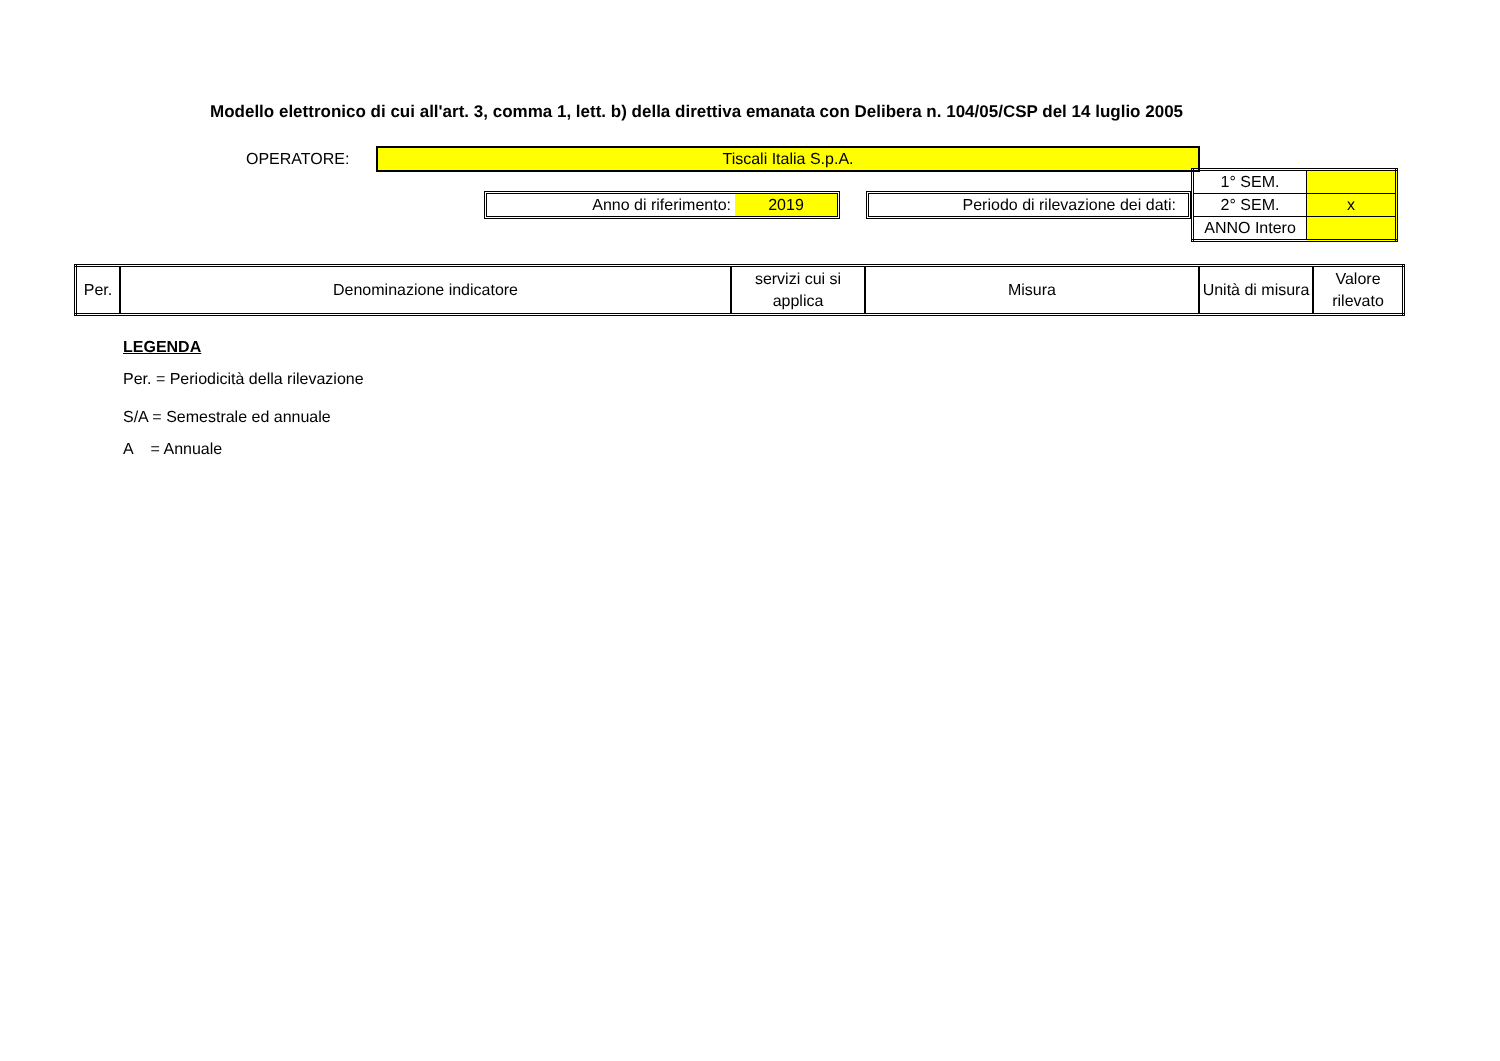Modello elettronico di cui all'art. 3, comma 1, lett. b) della direttiva emanata con Delibera n. 104/05/CSP del 14 luglio 2005
OPERATORE:
Tiscali Italia S.p.A.
Anno di riferimento: 2019 Periodo di rilevazione dei dati:
| 1° SEM. | |
| 2° SEM. | x |
| ANNO Intero | |
| Per. | Denominazione indicatore | servizi cui si applica | Misura | Unità di misura | Valore rilevato |
| --- | --- | --- | --- | --- | --- |
LEGENDA
Per. = Periodicità della rilevazione
S/A = Semestrale ed annuale
A = Annuale